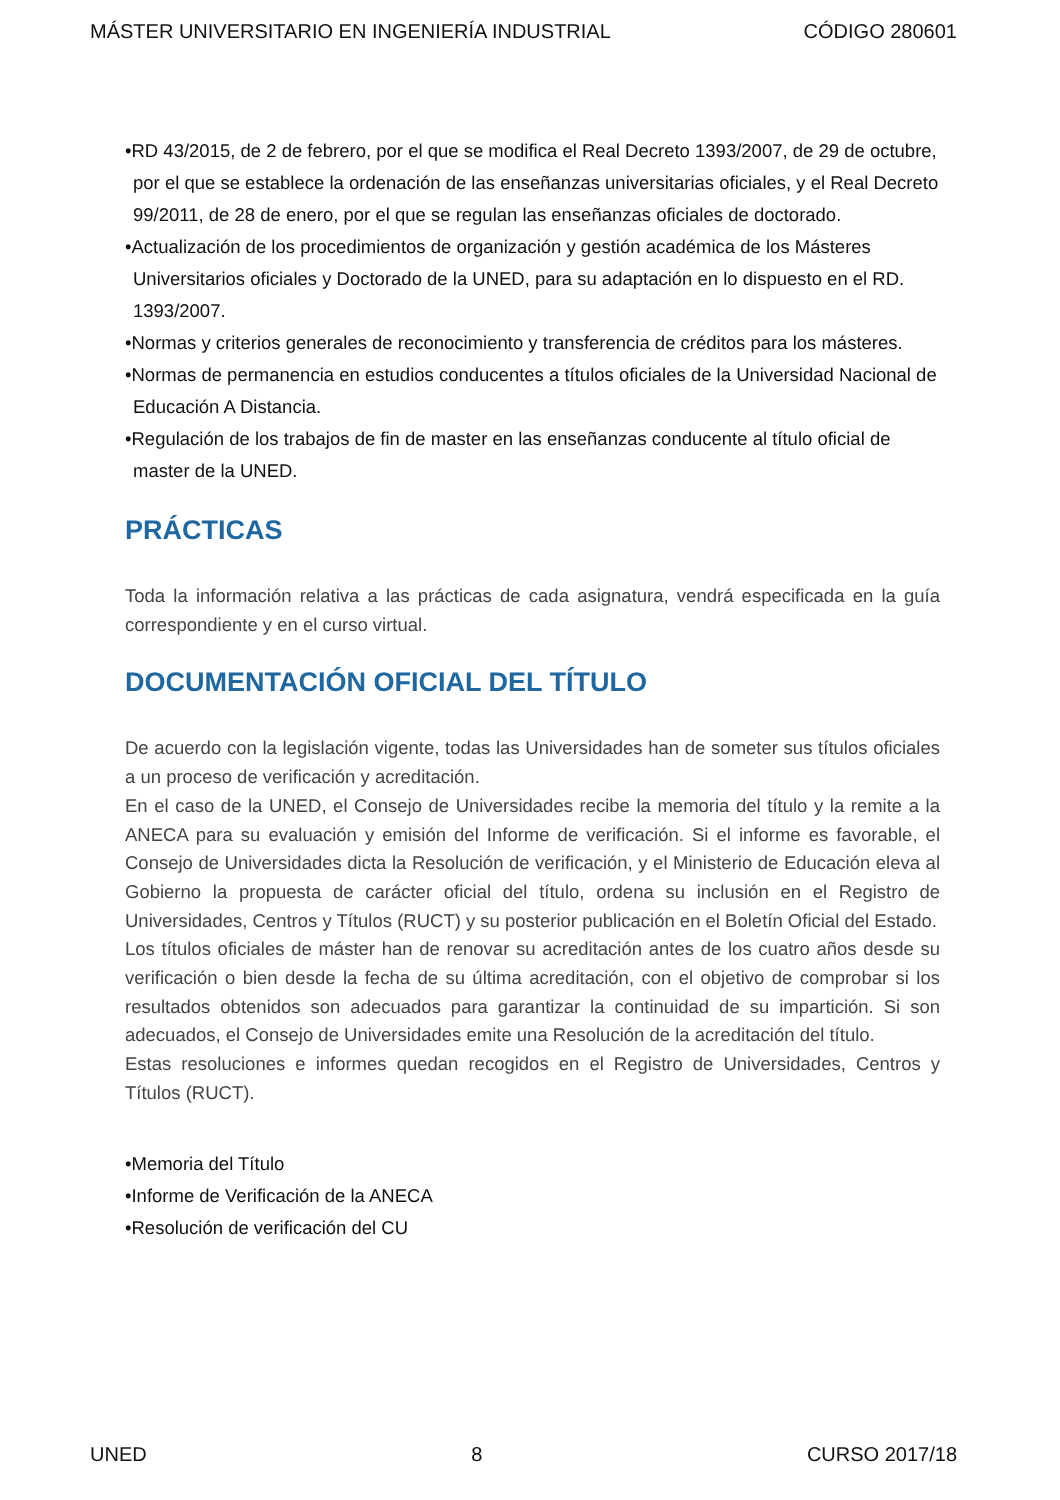MÁSTER UNIVERSITARIO EN INGENIERÍA INDUSTRIAL CÓDIGO 280601
•RD 43/2015, de 2 de febrero, por el que se modifica el Real Decreto 1393/2007, de 29 de octubre, por el que se establece la ordenación de las enseñanzas universitarias oficiales, y el Real Decreto 99/2011, de 28 de enero, por el que se regulan las enseñanzas oficiales de doctorado.
•Actualización de los procedimientos de organización y gestión académica de los Másteres Universitarios oficiales y Doctorado de la UNED, para su adaptación en lo dispuesto en el RD. 1393/2007.
•Normas y criterios generales de reconocimiento y transferencia de créditos para los másteres.
•Normas de permanencia en estudios conducentes a títulos oficiales de la Universidad Nacional de Educación A Distancia.
•Regulación de los trabajos de fin de master en las enseñanzas conducente al título oficial de master de la UNED.
PRÁCTICAS
Toda la información relativa a las prácticas de cada asignatura, vendrá especificada en la guía correspondiente y en el curso virtual.
DOCUMENTACIÓN OFICIAL DEL TÍTULO
De acuerdo con la legislación vigente, todas las Universidades han de someter sus títulos oficiales a un proceso de verificación y acreditación.
En el caso de la UNED, el Consejo de Universidades recibe la memoria del título y la remite a la ANECA para su evaluación y emisión del Informe de verificación. Si el informe es favorable, el Consejo de Universidades dicta la Resolución de verificación, y el Ministerio de Educación eleva al Gobierno la propuesta de carácter oficial del título, ordena su inclusión en el Registro de Universidades, Centros y Títulos (RUCT) y su posterior publicación en el Boletín Oficial del Estado.
Los títulos oficiales de máster han de renovar su acreditación antes de los cuatro años desde su verificación o bien desde la fecha de su última acreditación, con el objetivo de comprobar si los resultados obtenidos son adecuados para garantizar la continuidad de su impartición. Si son adecuados, el Consejo de Universidades emite una Resolución de la acreditación del título.
Estas resoluciones e informes quedan recogidos en el Registro de Universidades, Centros y Títulos (RUCT).
•Memoria del Título
•Informe de Verificación de la ANECA
•Resolución de verificación del CU
UNED 8 CURSO 2017/18